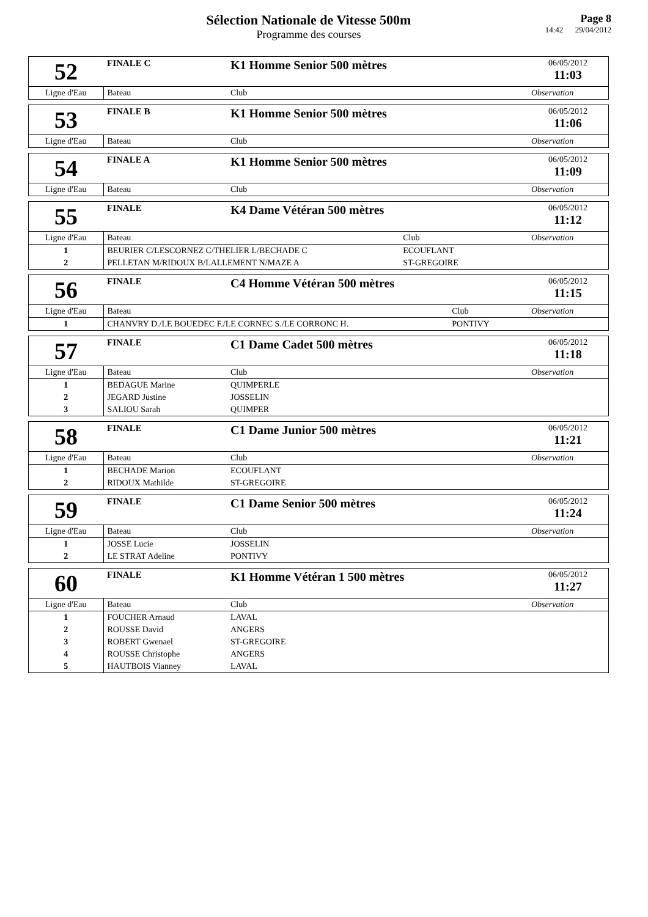Sélection Nationale de Vitesse 500m
Programme des courses
Page 8
14:42 29/04/2012
| 52 | FINALE C | K1 Homme Senior 500 mètres | | 06/05/2012 11:03 |
| Ligne d'Eau | Bateau | | Club | Observation |
| 53 | FINALE B | K1 Homme Senior 500 mètres | | 06/05/2012 11:06 |
| Ligne d'Eau | Bateau | | Club | Observation |
| 54 | FINALE A | K1 Homme Senior 500 mètres | | 06/05/2012 11:09 |
| Ligne d'Eau | Bateau | | Club | Observation |
| 55 | FINALE | K4 Dame Vétéran 500 mètres | | 06/05/2012 11:12 |
| Ligne d'Eau | Bateau | | Club | Observation |
| 1 | BEURIER C/LESCORNEZ C/THELIER L/BECHADE C | | ECOUFLANT | |
| 2 | PELLETAN M/RIDOUX B/LALLEMENT N/MAZE A | | ST-GREGOIRE | |
| 56 | FINALE | C4 Homme Vétéran 500 mètres | | 06/05/2012 11:15 |
| Ligne d'Eau | Bateau | | Club | Observation |
| 1 | CHANVRY D./LE BOUEDEC F./LE CORNEC S./LE CORRONC H. | | PONTIVY | |
| 57 | FINALE | C1 Dame Cadet 500 mètres | | 06/05/2012 11:18 |
| Ligne d'Eau | Bateau | | Club | Observation |
| 1 | BEDAGUE Marine | | QUIMPERLE | |
| 2 | JEGARD Justine | | JOSSELIN | |
| 3 | SALIOU Sarah | | QUIMPER | |
| 58 | FINALE | C1 Dame Junior 500 mètres | | 06/05/2012 11:21 |
| Ligne d'Eau | Bateau | | Club | Observation |
| 1 | BECHADE Marion | | ECOUFLANT | |
| 2 | RIDOUX Mathilde | | ST-GREGOIRE | |
| 59 | FINALE | C1 Dame Senior 500 mètres | | 06/05/2012 11:24 |
| Ligne d'Eau | Bateau | | Club | Observation |
| 1 | JOSSE Lucie | | JOSSELIN | |
| 2 | LE STRAT Adeline | | PONTIVY | |
| 60 | FINALE | K1 Homme Vétéran 1 500 mètres | | 06/05/2012 11:27 |
| Ligne d'Eau | Bateau | | Club | Observation |
| 1 | FOUCHER Arnaud | | LAVAL | |
| 2 | ROUSSE David | | ANGERS | |
| 3 | ROBERT Gwenael | | ST-GREGOIRE | |
| 4 | ROUSSE Christophe | | ANGERS | |
| 5 | HAUTBOIS Vianney | | LAVAL | |